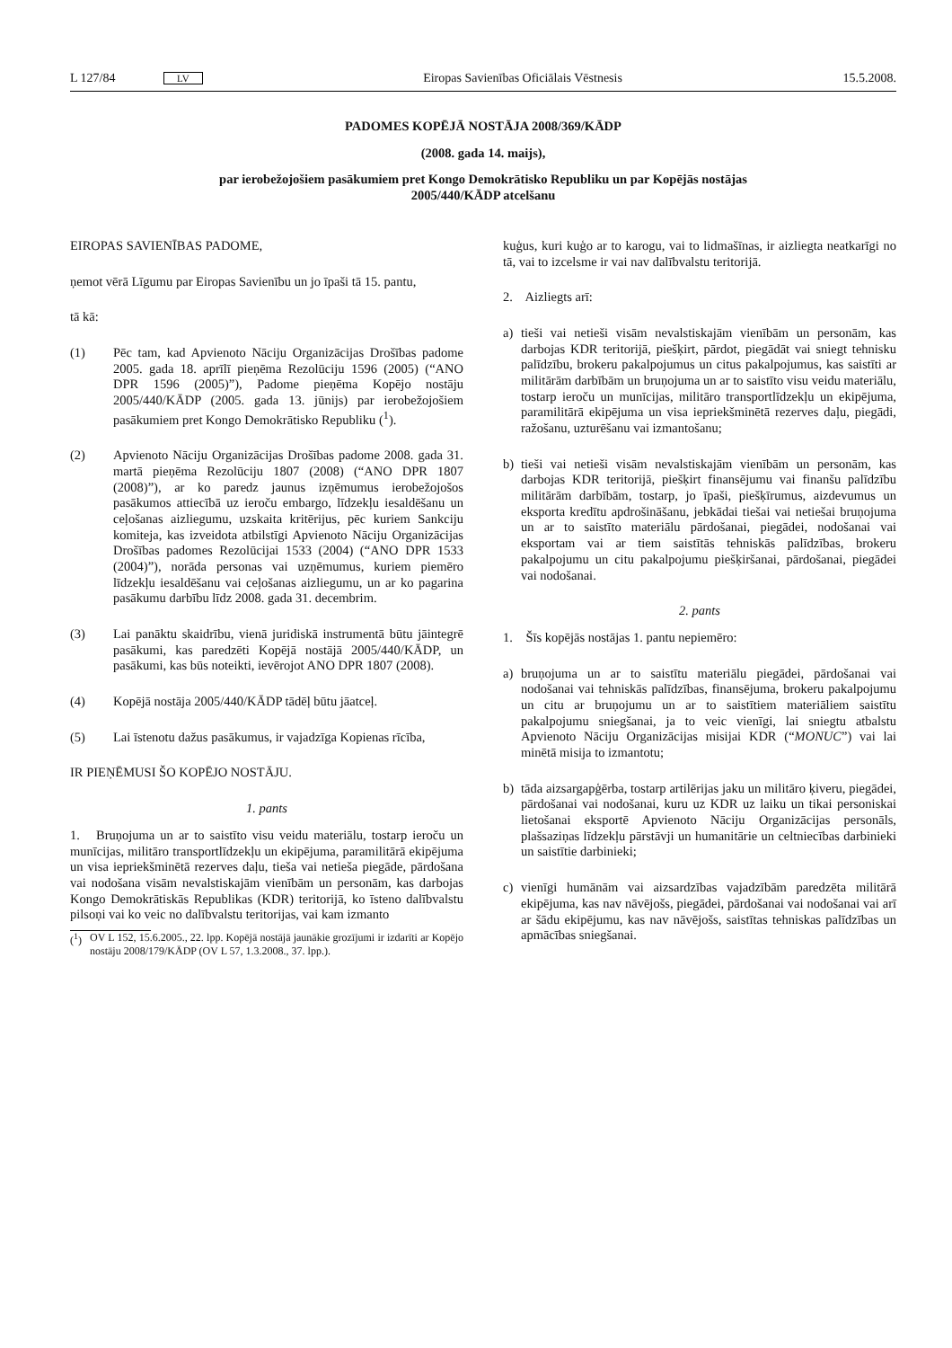L 127/84 LV Eiropas Savienības Oficiālais Vēstnesis 15.5.2008.
PADOMES KOPĒJĀ NOSTĀJA 2008/369/KĀDP
(2008. gada 14. maijs),
par ierobežojošiem pasākumiem pret Kongo Demokrātisko Republiku un par Kopējās nostājas
2005/440/KĀDP atcelšanu
EIROPAS SAVIENĪBAS PADOME,
ņemot vērā Līgumu par Eiropas Savienību un jo īpaši tā 15. pantu,
tā kā:
(1) Pēc tam, kad Apvienoto Nāciju Organizācijas Drošības padome 2005. gada 18. aprīlī pieņēma Rezolūciju 1596 (2005) (“ANO DPR 1596 (2005)”), Padome pieņēma Kopējo nostāju 2005/440/KĀDP (2005. gada 13. jūnijs) par ierobežojošiem pasākumiem pret Kongo Demokrātisko Republiku (<sup>1</sup>).
(2) Apvienoto Nāciju Organizācijas Drošības padome 2008. gada 31. martā pieņēma Rezolūciju 1807 (2008) (“ANO DPR 1807 (2008)”), ar ko paredz jaunus izņēmumus ierobežojošos pasākumos attiecībā uz ieroču embargo, līdzekļu iesaldēšanu un ceļošanas aizliegumu, uzskaita kritērijus, pēc kuriem Sankciju komiteja, kas izveidota atbilstīgi Apvienoto Nāciju Organizācijas Drošības padomes Rezolūcijai 1533 (2004) (“ANO DPR 1533 (2004)”), norāda personas vai uzņēmumus, kuriem piemēro līdzekļu iesaldēšanu vai ceļošanas aizliegumu, un ar ko pagarina pasākumu darbību līdz 2008. gada 31. decembrim.
(3) Lai panāktu skaidrību, vienā juridiskā instrumentā būtu jāintegrē pasākumi, kas paredzēti Kopējā nostājā 2005/440/KĀDP, un pasākumi, kas būs noteikti, ievērojot ANO DPR 1807 (2008).
(4) Kopējā nostāja 2005/440/KĀDP tādēļ būtu jāatceļ.
(5) Lai īstenotu dažus pasākumus, ir vajadzīga Kopienas rīcība,
IR PIEŅĒMUSI ŠO KOPĒJO NOSTĀJU.
1. pants
1. Bruņojuma un ar to saistīto visu veidu materiālu, tostarp ieroču un munīcijas, militāro transportlīdzekļu un ekipējuma, paramilitārā ekipējuma un visa iepriekšminētā rezerves daļu, tieša vai netieša piegāde, pārdošana vai nodošana visām nevalstiskajām vienībām un personām, kas darbojas Kongo Demokrātiskās Republikas (KDR) teritorijā, ko īsteno dalībvalstu pilsoņi vai ko veic no dalībvalstu teritorijas, vai kam izmanto
(<sup>1</sup>) OV L 152, 15.6.2005., 22. lpp. Kopējā nostājā jaunākie grozījumi ir izdarīti ar Kopējo nostāju 2008/179/KĀDP (OV L 57, 1.3.2008., 37. lpp.).
kuģus, kuri kuģo ar to karogu, vai to lidmašīnas, ir aizliegta neatkarīgi no tā, vai to izcelsme ir vai nav dalībvalstu teritorijā.
2. Aizliegts arī:
a) tieši vai netieši visām nevalstiskajām vienībām un personām, kas darbojas KDR teritorijā, piešķirt, pārdot, piegādāt vai sniegt tehnisku palīdzību, brokeru pakalpojumus un citus pakalpojumus, kas saistīti ar militārām darbībām un bruņojuma un ar to saistīto visu veidu materiālu, tostarp ieroču un munīcijas, militāro transportlīdzekļu un ekipējuma, paramilitārā ekipējuma un visa iepriekšminētā rezerves daļu, piegādi, ražošanu, uzturēšanu vai izmantošanu;
b) tieši vai netieši visām nevalstiskajām vienībām un personām, kas darbojas KDR teritorijā, piešķirt finansējumu vai finanšu palīdzību militārām darbībām, tostarp, jo īpaši, piešķīrumus, aizdevumus un eksporta kredītu apdrošināšanu, jebkādai tiešai vai netiešai bruņojuma un ar to saistīto materiālu pārdošanai, piegādei, nodošanai vai eksportam vai ar tiem saistītās tehniskās palīdzības, brokeru pakalpojumu un citu pakalpojumu piešķiršanai, pārdošanai, piegādei vai nodošanai.
2. pants
1. Šīs kopējās nostājas 1. pantu nepiemēro:
a) bruņojuma un ar to saistītu materiālu piegādei, pārdošanai vai nodošanai vai tehniskās palīdzības, finansējuma, brokeru pakalpojumu un citu ar bruņojumu un ar to saistītiem materiāliem saistītu pakalpojumu sniegšanai, ja to veic vienīgi, lai sniegtu atbalstu Apvienoto Nāciju Organizācijas misijai KDR (“MONUC”) vai lai minētā misija to izmantotu;
b) tāda aizsargapģērba, tostarp artilērijas jaku un militāro ķiveru, piegādei, pārdošanai vai nodošanai, kuru uz KDR uz laiku un tikai personiskai lietošanai eksportē Apvienoto Nāciju Organizācijas personāls, plašsaziņas līdzekļu pārstāvji un humanitārie un celtniecības darbinieki un saistītie darbinieki;
c) vienīgi humānām vai aizsardzības vajadzībām paredzēta militārā ekipējuma, kas nav nāvējošs, piegādei, pārdošanai vai nodošanai vai arī ar šādu ekipējumu, kas nav nāvējošs, saistītas tehniskas palīdzības un apmācības sniegšanai.